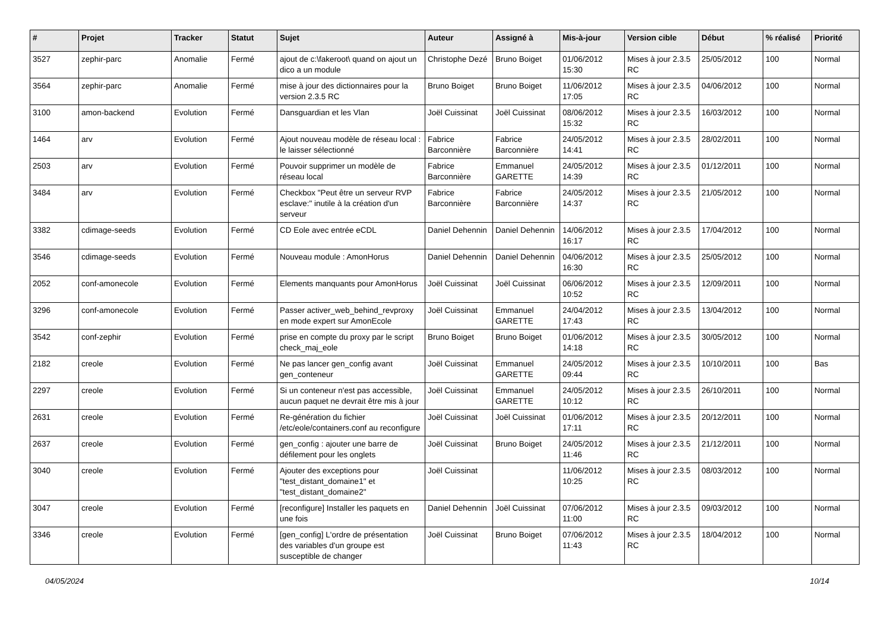| # | Projet | Tracker | Statut | Sujet | Auteur | Assigné à | Mis-à-jour | Version cible | Début | % réalisé | Priorité |
| --- | --- | --- | --- | --- | --- | --- | --- | --- | --- | --- | --- |
| 3527 | zephir-parc | Anomalie | Fermé | ajout de c:\fakeroot\ quand on ajout un dico a un module | Christophe Dezé | Bruno Boiget | 01/06/2012 15:30 | Mises à jour 2.3.5 RC | 25/05/2012 | 100 | Normal |
| 3564 | zephir-parc | Anomalie | Fermé | mise à jour des dictionnaires pour la version 2.3.5 RC | Bruno Boiget | Bruno Boiget | 11/06/2012 17:05 | Mises à jour 2.3.5 RC | 04/06/2012 | 100 | Normal |
| 3100 | amon-backend | Evolution | Fermé | Dansguardian et les Vlan | Joël Cuissinat | Joël Cuissinat | 08/06/2012 15:32 | Mises à jour 2.3.5 RC | 16/03/2012 | 100 | Normal |
| 1464 | arv | Evolution | Fermé | Ajout nouveau modèle de réseau local : le laisser sélectionné | Fabrice Barconnière | Fabrice Barconnière | 24/05/2012 14:41 | Mises à jour 2.3.5 RC | 28/02/2011 | 100 | Normal |
| 2503 | arv | Evolution | Fermé | Pouvoir supprimer un modèle de réseau local | Fabrice Barconnière | Emmanuel GARETTE | 24/05/2012 14:39 | Mises à jour 2.3.5 RC | 01/12/2011 | 100 | Normal |
| 3484 | arv | Evolution | Fermé | Checkbox "Peut être un serveur RVP esclave:" inutile à la création d'un serveur | Fabrice Barconnière | Fabrice Barconnière | 24/05/2012 14:37 | Mises à jour 2.3.5 RC | 21/05/2012 | 100 | Normal |
| 3382 | cdimage-seeds | Evolution | Fermé | CD Eole avec entrée eCDL | Daniel Dehennin | Daniel Dehennin | 14/06/2012 16:17 | Mises à jour 2.3.5 RC | 17/04/2012 | 100 | Normal |
| 3546 | cdimage-seeds | Evolution | Fermé | Nouveau module : AmonHorus | Daniel Dehennin | Daniel Dehennin | 04/06/2012 16:30 | Mises à jour 2.3.5 RC | 25/05/2012 | 100 | Normal |
| 2052 | conf-amonecole | Evolution | Fermé | Elements manquants pour AmonHorus | Joël Cuissinat | Joël Cuissinat | 06/06/2012 10:52 | Mises à jour 2.3.5 RC | 12/09/2011 | 100 | Normal |
| 3296 | conf-amonecole | Evolution | Fermé | Passer activer_web_behind_revproxy en mode expert sur AmonEcole | Joël Cuissinat | Emmanuel GARETTE | 24/04/2012 17:43 | Mises à jour 2.3.5 RC | 13/04/2012 | 100 | Normal |
| 3542 | conf-zephir | Evolution | Fermé | prise en compte du proxy par le script check_maj_eole | Bruno Boiget | Bruno Boiget | 01/06/2012 14:18 | Mises à jour 2.3.5 RC | 30/05/2012 | 100 | Normal |
| 2182 | creole | Evolution | Fermé | Ne pas lancer gen_config avant gen_conteneur | Joël Cuissinat | Emmanuel GARETTE | 24/05/2012 09:44 | Mises à jour 2.3.5 RC | 10/10/2011 | 100 | Bas |
| 2297 | creole | Evolution | Fermé | Si un conteneur n'est pas accessible, aucun paquet ne devrait être mis à jour | Joël Cuissinat | Emmanuel GARETTE | 24/05/2012 10:12 | Mises à jour 2.3.5 RC | 26/10/2011 | 100 | Normal |
| 2631 | creole | Evolution | Fermé | Re-génération du fichier /etc/eole/containers.conf au reconfigure | Joël Cuissinat | Joël Cuissinat | 01/06/2012 17:11 | Mises à jour 2.3.5 RC | 20/12/2011 | 100 | Normal |
| 2637 | creole | Evolution | Fermé | gen_config : ajouter une barre de défilement pour les onglets | Joël Cuissinat | Bruno Boiget | 24/05/2012 11:46 | Mises à jour 2.3.5 RC | 21/12/2011 | 100 | Normal |
| 3040 | creole | Evolution | Fermé | Ajouter des exceptions pour "test_distant_domaine1" et "test_distant_domaine2" | Joël Cuissinat | | 11/06/2012 10:25 | Mises à jour 2.3.5 RC | 08/03/2012 | 100 | Normal |
| 3047 | creole | Evolution | Fermé | [reconfigure] Installer les paquets en une fois | Daniel Dehennin | Joël Cuissinat | 07/06/2012 11:00 | Mises à jour 2.3.5 RC | 09/03/2012 | 100 | Normal |
| 3346 | creole | Evolution | Fermé | [gen_config] L'ordre de présentation des variables d'un groupe est susceptible de changer | Joël Cuissinat | Bruno Boiget | 07/06/2012 11:43 | Mises à jour 2.3.5 RC | 18/04/2012 | 100 | Normal |
04/05/2024 10/14